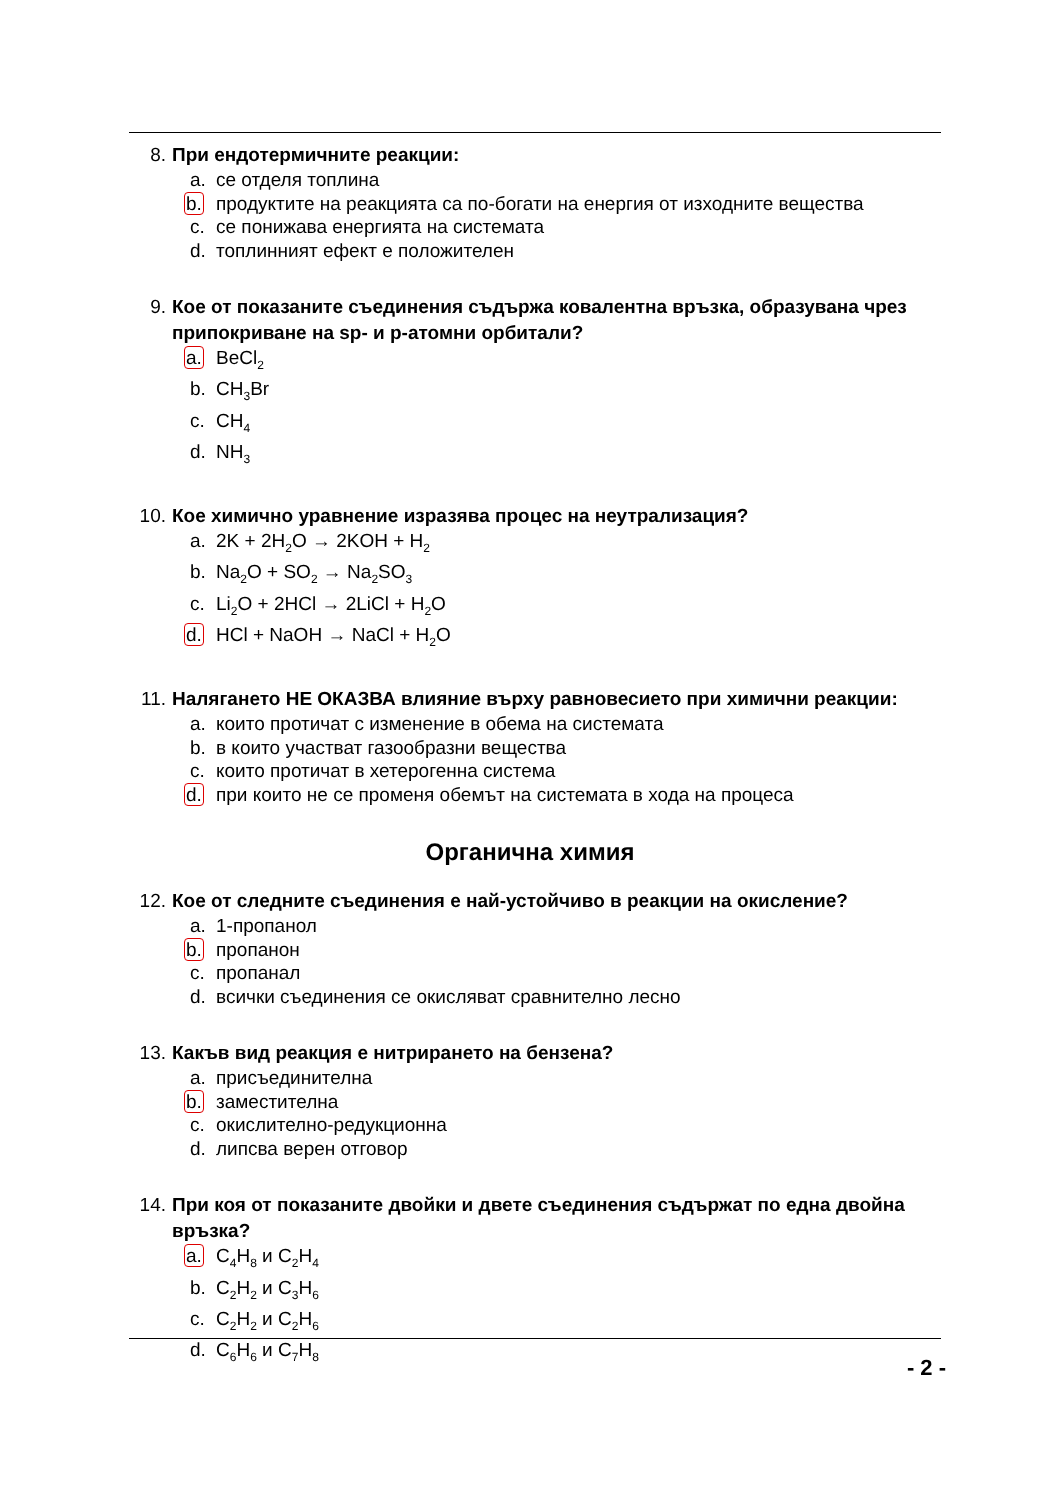8. При ендотермичните реакции:
a. се отделя топлина
b. продуктите на реакцията са по-богати на енергия от изходните вещества
c. се понижава енергията на системата
d. топлинният ефект е положителен
9. Кое от показаните съединения съдържа ковалентна връзка, образувана чрез припокриване на sp- и p-атомни орбитали?
a. BeCl<sub>2</sub>
b. CH<sub>3</sub>Br
c. CH<sub>4</sub>
d. NH<sub>3</sub>
10. Кое химично уравнение изразява процес на неутрализация?
a. 2K + 2H<sub>2</sub>O → 2KOH + H<sub>2</sub>
b. Na<sub>2</sub>O + SO<sub>2</sub> → Na<sub>2</sub>SO<sub>3</sub>
c. Li<sub>2</sub>O + 2HCl → 2LiCl + H<sub>2</sub>O
d. HCl + NaOH → NaCl + H<sub>2</sub>O
11. Налягането НЕ ОКАЗВА влияние върху равновесието при химични реакции:
a. които протичат с изменение в обема на системата
b. в които участват газообразни вещества
c. които протичат в хетерогенна система
d. при които не се променя обемът на системата в хода на процеса
Органична химия
12. Кое от следните съединения е най-устойчиво в реакции на окисление?
a. 1-пропанол
b. пропанон
c. пропанал
d. всички съединения се окисляват сравнително лесно
13. Какъв вид реакция е нитрирането на бензена?
a. присъединителна
b. заместителна
c. окислително-редукционна
d. липсва верен отговор
14. При коя от показаните двойки и двете съединения съдържат по една двойна връзка?
a. C<sub>4</sub>H<sub>8</sub> и C<sub>2</sub>H<sub>4</sub>
b. C<sub>2</sub>H<sub>2</sub> и C<sub>3</sub>H<sub>6</sub>
c. C<sub>2</sub>H<sub>2</sub> и C<sub>2</sub>H<sub>6</sub>
d. C<sub>6</sub>H<sub>6</sub> и C<sub>7</sub>H<sub>8</sub>
- 2 -